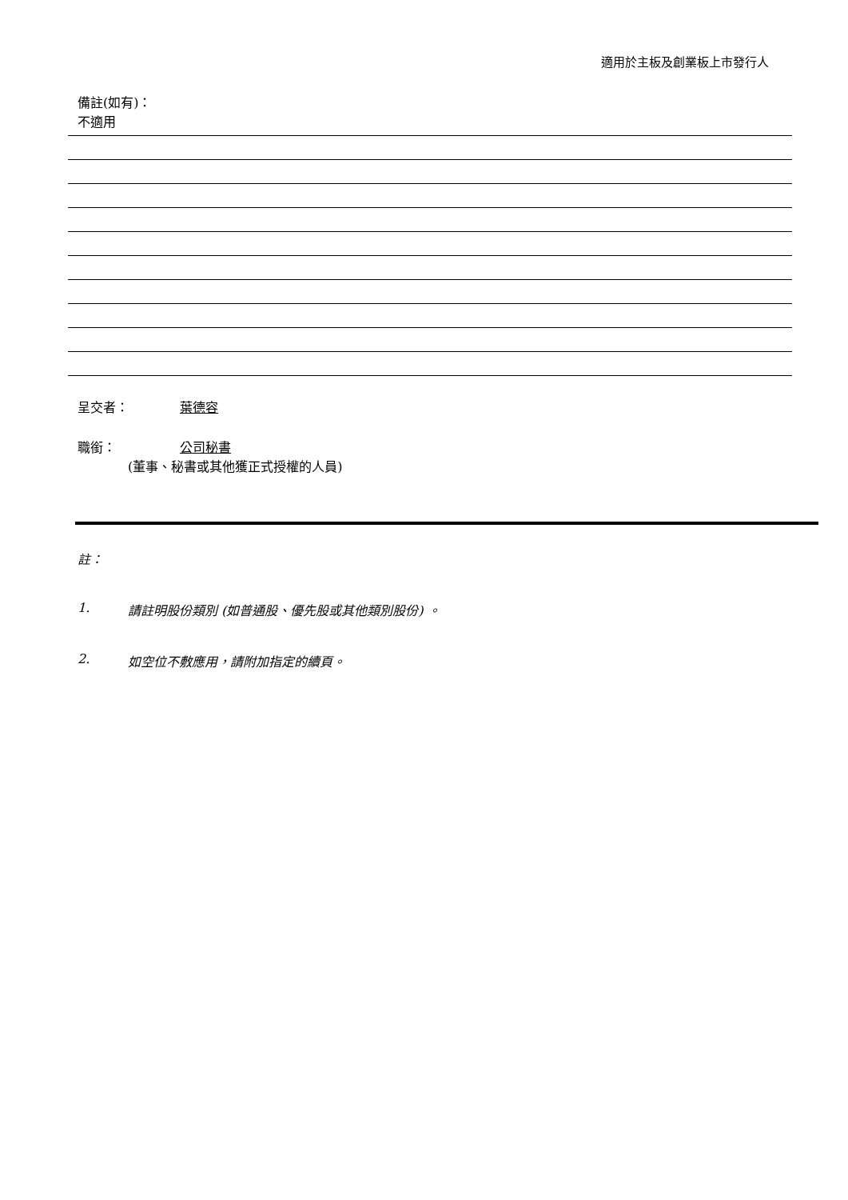適用於主板及創業板上市發行人
備註(如有)：
不適用
呈交者： 葉德容
職銜： 公司秘書
(董事、秘書或其他獲正式授權的人員)
註：
1. 請註明股份類別 (如普通股、優先股或其他類別股份) 。
2. 如空位不敷應用，請附加指定的續頁。